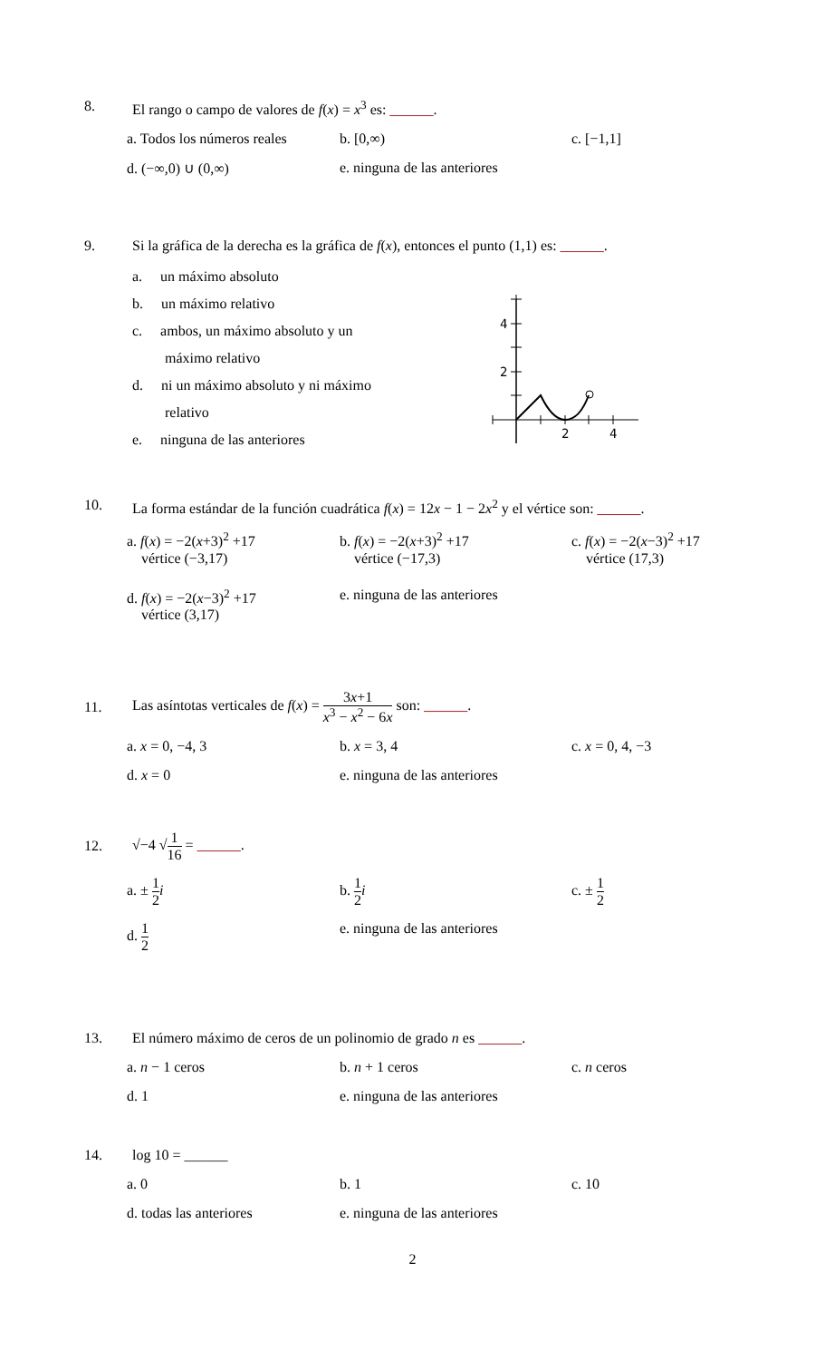8. El rango o campo de valores de f(x) = x<sup>3</sup> es: ______.
a. Todos los números reales b. [0,∞) c. [−1,1]
d. (−∞,0) ∪ (0,∞) e. ninguna de las anteriores
9. Si la gráfica de la derecha es la gráfica de f(x), entonces el punto (1,1) es: ______.
a. un máximo absoluto
b. un máximo relativo
c. ambos, un máximo absoluto y un
máximo relativo
d. ni un máximo absoluto y ni máximo
relativo
e. ninguna de las anteriores
4
2
2
4
10. La forma estándar de la función cuadrática f(x) = 12x − 1 − 2x<sup>2</sup> y el vértice son: ______.
a. f(x) = −2(x+3)<sup>2</sup> +17
vértice (−3,17) b. f(x) = −2(x+3)<sup>2</sup> +17
vértice (−17,3) c. f(x) = −2(x−3)<sup>2</sup> +17
vértice (17,3)
d. f(x) = −2(x−3)<sup>2</sup> +17
vértice (3,17) e. ninguna de las anteriores
11. Las asíntotas verticales de f(x) = 3x+1 x<sup>3</sup> − x<sup>2</sup> − 6x son: ______.
a. x = 0, −4, 3 b. x = 3, 4 c. x = 0, 4, −3
d. x = 0 e. ninguna de las anteriores
12. √−4 √1 16 = ______.
a. ± 1 2 i b. 1 2 i c. ± 1 2
d. 1 2 e. ninguna de las anteriores
13. El número máximo de ceros de un polinomio de grado n es ______.
a. n − 1 ceros b. n + 1 ceros c. n ceros
d. 1 e. ninguna de las anteriores
14. log 10 = ______
a. 0 b. 1 c. 10
d. todas las anteriores e. ninguna de las anteriores
2